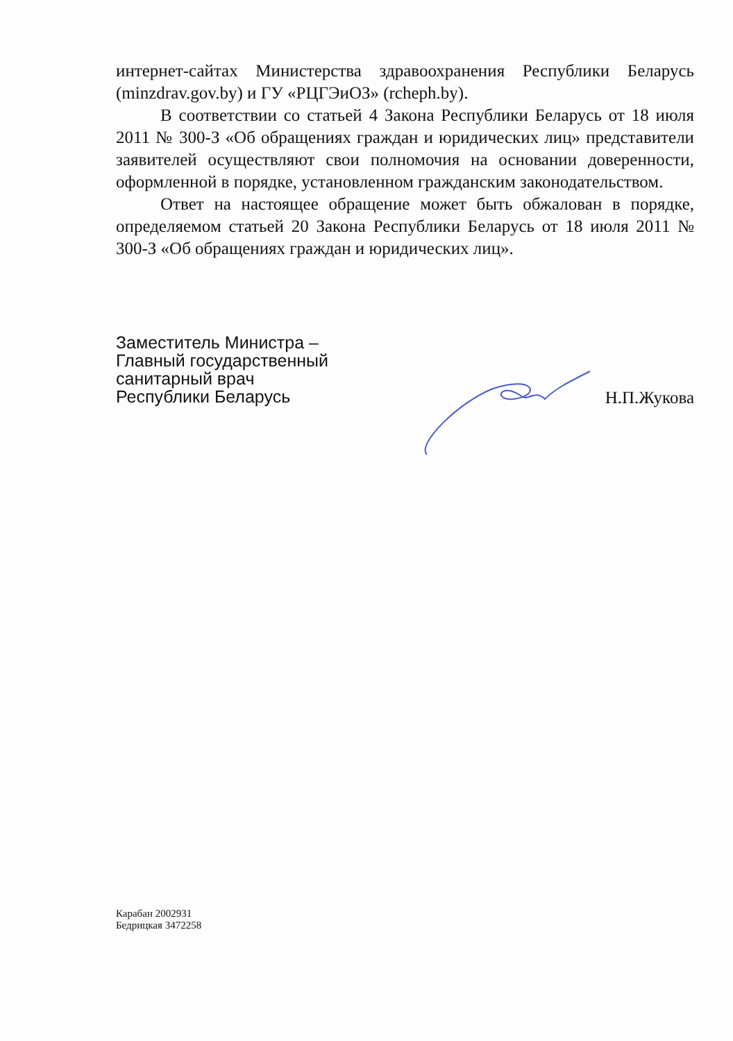интернет-сайтах Министерства здравоохранения Республики Беларусь (minzdrav.gov.by) и ГУ «РЦГЭиОЗ» (rcheph.by).
В соответствии со статьей 4 Закона Республики Беларусь от 18 июля 2011 № 300-З «Об обращениях граждан и юридических лиц» представители заявителей осуществляют свои полномочия на основании доверенности, оформленной в порядке, установленном гражданским законодательством.
Ответ на настоящее обращение может быть обжалован в порядке, определяемом статьей 20 Закона Республики Беларусь от 18 июля 2011 № 300-З «Об обращениях граждан и юридических лиц».
Заместитель Министра –
Главный государственный
санитарный врач
Республики Беларусь
Н.П.Жукова
Карабан 2002931
Бедрицкая 3472258